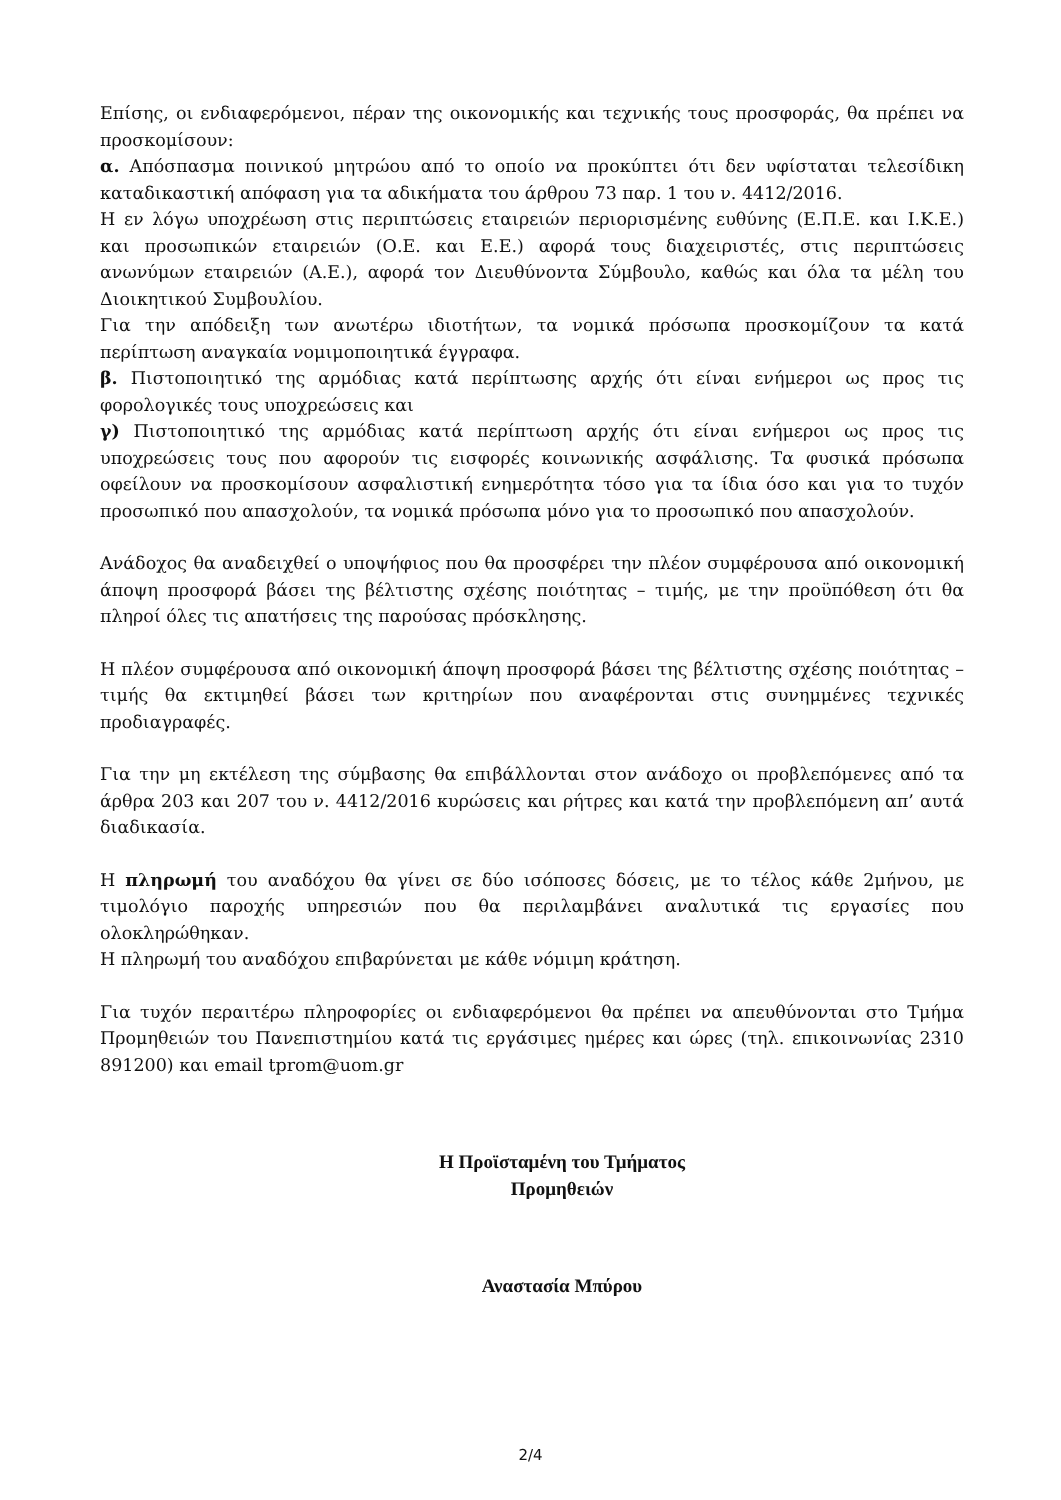Επίσης, οι ενδιαφερόμενοι, πέραν της οικονομικής και τεχνικής τους προσφοράς, θα πρέπει να προσκομίσουν:
α. Απόσπασμα ποινικού μητρώου από το οποίο να προκύπτει ότι δεν υφίσταται τελεσίδικη καταδικαστική απόφαση για τα αδικήματα του άρθρου 73 παρ. 1 του ν. 4412/2016.
Η εν λόγω υποχρέωση στις περιπτώσεις εταιρειών περιορισμένης ευθύνης (Ε.Π.Ε. και Ι.Κ.Ε.) και προσωπικών εταιρειών (Ο.Ε. και Ε.Ε.) αφορά τους διαχειριστές, στις περιπτώσεις ανωνύμων εταιρειών (Α.Ε.), αφορά τον Διευθύνοντα Σύμβουλο, καθώς και όλα τα μέλη του Διοικητικού Συμβουλίου.
Για την απόδειξη των ανωτέρω ιδιοτήτων, τα νομικά πρόσωπα προσκομίζουν τα κατά περίπτωση αναγκαία νομιμοποιητικά έγγραφα.
β. Πιστοποιητικό της αρμόδιας κατά περίπτωσης αρχής ότι είναι ενήμεροι ως προς τις φορολογικές τους υποχρεώσεις και
γ) Πιστοποιητικό της αρμόδιας κατά περίπτωση αρχής ότι είναι ενήμεροι ως προς τις υποχρεώσεις τους που αφορούν τις εισφορές κοινωνικής ασφάλισης. Τα φυσικά πρόσωπα οφείλουν να προσκομίσουν ασφαλιστική ενημερότητα τόσο για τα ίδια όσο και για το τυχόν προσωπικό που απασχολούν, τα νομικά πρόσωπα μόνο για το προσωπικό που απασχολούν.
Ανάδοχος θα αναδειχθεί ο υποψήφιος που θα προσφέρει την πλέον συμφέρουσα από οικονομική άποψη προσφορά βάσει της βέλτιστης σχέσης ποιότητας – τιμής, με την προϋπόθεση ότι θα πληροί όλες τις απατήσεις της παρούσας πρόσκλησης.
Η πλέον συμφέρουσα από οικονομική άποψη προσφορά βάσει της βέλτιστης σχέσης ποιότητας – τιμής θα εκτιμηθεί βάσει των κριτηρίων που αναφέρονται στις συνημμένες τεχνικές προδιαγραφές.
Για την μη εκτέλεση της σύμβασης θα επιβάλλονται στον ανάδοχο οι προβλεπόμενες από τα άρθρα 203 και 207 του ν. 4412/2016 κυρώσεις και ρήτρες και κατά την προβλεπόμενη απ’ αυτά διαδικασία.
Η πληρωμή του αναδόχου θα γίνει σε δύο ισόποσες δόσεις, με το τέλος κάθε 2μήνου, με τιμολόγιο παροχής υπηρεσιών που θα περιλαμβάνει αναλυτικά τις εργασίες που ολοκληρώθηκαν.
Η πληρωμή του αναδόχου επιβαρύνεται με κάθε νόμιμη κράτηση.
Για τυχόν περαιτέρω πληροφορίες οι ενδιαφερόμενοι θα πρέπει να απευθύνονται στο Τμήμα Προμηθειών του Πανεπιστημίου κατά τις εργάσιμες ημέρες και ώρες (τηλ. επικοινωνίας 2310 891200) και email tprom@uom.gr
Η Προϊσταμένη του Τμήματος
Προμηθειών
Αναστασία Μπύρου
2/4